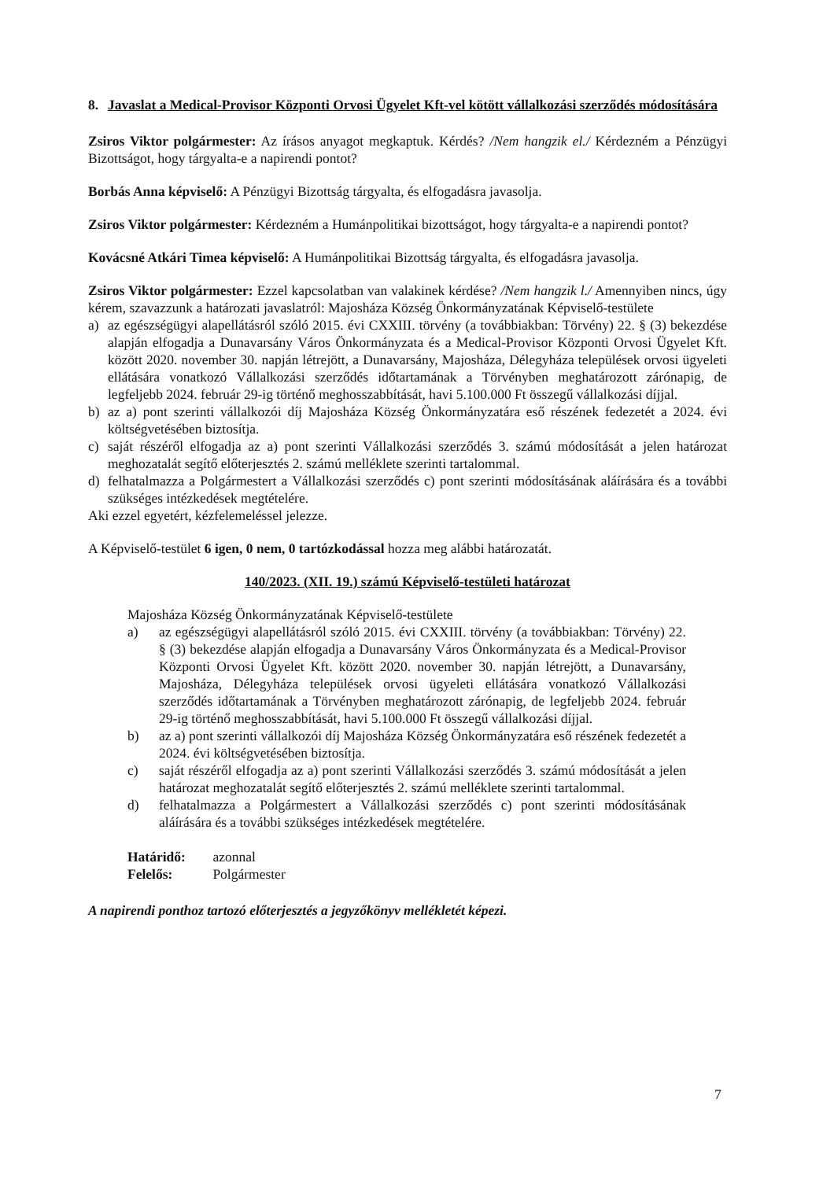8. Javaslat a Medical-Provisor Központi Orvosi Ügyelet Kft-vel kötött vállalkozási szerződés módosítására
Zsiros Viktor polgármester: Az írásos anyagot megkaptuk. Kérdés? /Nem hangzik el./ Kérdezném a Pénzügyi Bizottságot, hogy tárgyalta-e a napirendi pontot?
Borbás Anna képviselő: A Pénzügyi Bizottság tárgyalta, és elfogadásra javasolja.
Zsiros Viktor polgármester: Kérdezném a Humánpolitikai bizottságot, hogy tárgyalta-e a napirendi pontot?
Kovácsné Atkári Timea képviselő: A Humánpolitikai Bizottság tárgyalta, és elfogadásra javasolja.
Zsiros Viktor polgármester: Ezzel kapcsolatban van valakinek kérdése? /Nem hangzik l./ Amennyiben nincs, úgy kérem, szavazzunk a határozati javaslatról: Majosháza Község Önkormányzatának Képviselő-testülete
a) az egészségügyi alapellátásról szóló 2015. évi CXXIII. törvény (a továbbiakban: Törvény) 22. § (3) bekezdése alapján elfogadja a Dunavarsány Város Önkormányzata és a Medical-Provisor Központi Orvosi Ügyelet Kft. között 2020. november 30. napján létrejött, a Dunavarsány, Majosháza, Délegyháza települések orvosi ügyeleti ellátására vonatkozó Vállalkozási szerződés időtartamának a Törvényben meghatározott zárónapig, de legfeljebb 2024. február 29-ig történő meghosszabbítását, havi 5.100.000 Ft összegű vállalkozási díjjal.
b) az a) pont szerinti vállalkozói díj Majosháza Község Önkormányzatára eső részének fedezetét a 2024. évi költségvetésében biztosítja.
c) saját részéről elfogadja az a) pont szerinti Vállalkozási szerződés 3. számú módosítását a jelen határozat meghozatalát segítő előterjesztés 2. számú melléklete szerinti tartalommal.
d) felhatalmazza a Polgármestert a Vállalkozási szerződés c) pont szerinti módosításának aláírására és a további szükséges intézkedések megtételére.
Aki ezzel egyetért, kézfelemeléssel jelezze.
A Képviselő-testület 6 igen, 0 nem, 0 tartózkodással hozza meg alábbi határozatát.
140/2023. (XII. 19.) számú Képviselő-testületi határozat
Majosháza Község Önkormányzatának Képviselő-testülete
a) az egészségügyi alapellátásról szóló 2015. évi CXXIII. törvény (a továbbiakban: Törvény) 22. § (3) bekezdése alapján elfogadja a Dunavarsány Város Önkormányzata és a Medical-Provisor Központi Orvosi Ügyelet Kft. között 2020. november 30. napján létrejött, a Dunavarsány, Majosháza, Délegyháza települések orvosi ügyeleti ellátására vonatkozó Vállalkozási szerződés időtartamának a Törvényben meghatározott zárónapig, de legfeljebb 2024. február 29-ig történő meghosszabbítását, havi 5.100.000 Ft összegű vállalkozási díjjal.
b) az a) pont szerinti vállalkozói díj Majosháza Község Önkormányzatára eső részének fedezetét a 2024. évi költségvetésében biztosítja.
c) saját részéről elfogadja az a) pont szerinti Vállalkozási szerződés 3. számú módosítását a jelen határozat meghozatalát segítő előterjesztés 2. számú melléklete szerinti tartalommal.
d) felhatalmazza a Polgármestert a Vállalkozási szerződés c) pont szerinti módosításának aláírására és a további szükséges intézkedések megtételére.
Határidő: azonnal
Felelős: Polgármester
A napirendi ponthoz tartozó előterjesztés a jegyzőkönyv mellékletét képezi.
7